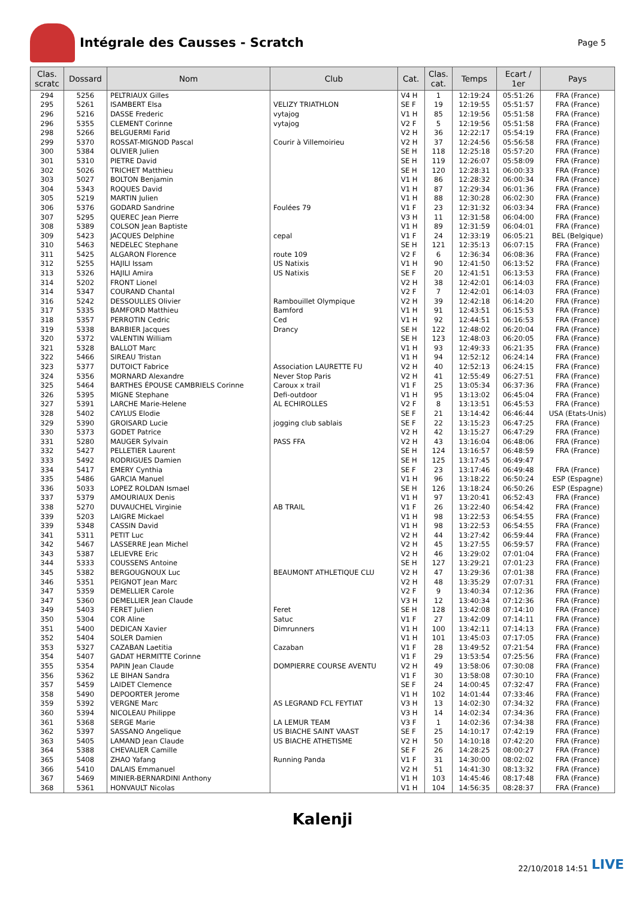Intégrale des Causses - Scratch
Page 5
| Clas. scratc | Dossard | Nom | Club | Cat. | Clas. cat. | Temps | Ecart / 1er | Pays |
| --- | --- | --- | --- | --- | --- | --- | --- | --- |
| 294 | 5256 | PELTRIAUX Gilles | | V4 H | 1 | 12:19:24 | 05:51:26 | FRA (France) |
| 295 | 5261 | ISAMBERT Elsa | VELIZY TRIATHLON | SE F | 19 | 12:19:55 | 05:51:57 | FRA (France) |
| 296 | 5216 | DASSE Frederic | vytajog | V1 H | 85 | 12:19:56 | 05:51:58 | FRA (France) |
| 296 | 5355 | CLEMENT Corinne | vytajog | V2 F | 5 | 12:19:56 | 05:51:58 | FRA (France) |
| 298 | 5266 | BELGUERMI Farid | | V2 H | 36 | 12:22:17 | 05:54:19 | FRA (France) |
| 299 | 5370 | ROSSAT-MIGNOD Pascal | Courir à Villemoirieu | V2 H | 37 | 12:24:56 | 05:56:58 | FRA (France) |
| 300 | 5384 | OLIVIER Julien | | SE H | 118 | 12:25:18 | 05:57:20 | FRA (France) |
| 301 | 5310 | PIETRE David | | SE H | 119 | 12:26:07 | 05:58:09 | FRA (France) |
| 302 | 5026 | TRICHET Matthieu | | SE H | 120 | 12:28:31 | 06:00:33 | FRA (France) |
| 303 | 5027 | BOLTON Benjamin | | V1 H | 86 | 12:28:32 | 06:00:34 | FRA (France) |
| 304 | 5343 | ROQUES David | | V1 H | 87 | 12:29:34 | 06:01:36 | FRA (France) |
| 305 | 5219 | MARTIN Julien | | V1 H | 88 | 12:30:28 | 06:02:30 | FRA (France) |
| 306 | 5376 | GODARD Sandrine | Foulées 79 | V1 F | 23 | 12:31:32 | 06:03:34 | FRA (France) |
| 307 | 5295 | QUEREC Jean Pierre | | V3 H | 11 | 12:31:58 | 06:04:00 | FRA (France) |
| 308 | 5389 | COLSON Jean Baptiste | | V1 H | 89 | 12:31:59 | 06:04:01 | FRA (France) |
| 309 | 5423 | JACQUES Delphine | cepal | V1 F | 24 | 12:33:19 | 06:05:21 | BEL (Belgique) |
| 310 | 5463 | NEDELEC Stephane | | SE H | 121 | 12:35:13 | 06:07:15 | FRA (France) |
| 311 | 5425 | ALGARON Florence | route 109 | V2 F | 6 | 12:36:34 | 06:08:36 | FRA (France) |
| 312 | 5255 | HAJILI Issam | US Natixis | V1 H | 90 | 12:41:50 | 06:13:52 | FRA (France) |
| 313 | 5326 | HAJILI Amira | US Natixis | SE F | 20 | 12:41:51 | 06:13:53 | FRA (France) |
| 314 | 5202 | FRONT Lionel | | V2 H | 38 | 12:42:01 | 06:14:03 | FRA (France) |
| 314 | 5347 | COURAND Chantal | | V2 F | 7 | 12:42:01 | 06:14:03 | FRA (France) |
| 316 | 5242 | DESSOULLES Olivier | Rambouillet Olympique | V2 H | 39 | 12:42:18 | 06:14:20 | FRA (France) |
| 317 | 5335 | BAMFORD Matthieu | Bamford | V1 H | 91 | 12:43:51 | 06:15:53 | FRA (France) |
| 318 | 5357 | PERROTIN Cedric | Ced | V1 H | 92 | 12:44:51 | 06:16:53 | FRA (France) |
| 319 | 5338 | BARBIER Jacques | Drancy | SE H | 122 | 12:48:02 | 06:20:04 | FRA (France) |
| 320 | 5372 | VALENTIN William | | SE H | 123 | 12:48:03 | 06:20:05 | FRA (France) |
| 321 | 5328 | BALLOT Marc | | V1 H | 93 | 12:49:33 | 06:21:35 | FRA (France) |
| 322 | 5466 | SIREAU Tristan | | V1 H | 94 | 12:52:12 | 06:24:14 | FRA (France) |
| 323 | 5377 | DUTOICT Fabrice | Association LAURETTE FU | V2 H | 40 | 12:52:13 | 06:24:15 | FRA (France) |
| 324 | 5356 | MORNARD Alexandre | Never Stop Paris | V2 H | 41 | 12:55:49 | 06:27:51 | FRA (France) |
| 325 | 5464 | BARTHES ÉPOUSE CAMBRIELS Corinne | Caroux x trail | V1 F | 25 | 13:05:34 | 06:37:36 | FRA (France) |
| 326 | 5395 | MIGNE Stephane | Defi-outdoor | V1 H | 95 | 13:13:02 | 06:45:04 | FRA (France) |
| 327 | 5391 | LARCHE Marie-Helene | AL ECHIROLLES | V2 F | 8 | 13:13:51 | 06:45:53 | FRA (France) |
| 328 | 5402 | CAYLUS Elodie | | SE F | 21 | 13:14:42 | 06:46:44 | USA (Etats-Unis) |
| 329 | 5390 | GROISARD Lucie | jogging club sablais | SE F | 22 | 13:15:23 | 06:47:25 | FRA (France) |
| 330 | 5373 | GODET Patrice | | V2 H | 42 | 13:15:27 | 06:47:29 | FRA (France) |
| 331 | 5280 | MAUGER Sylvain | PASS FFA | V2 H | 43 | 13:16:04 | 06:48:06 | FRA (France) |
| 332 | 5427 | PELLETIER Laurent | | SE H | 124 | 13:16:57 | 06:48:59 | FRA (France) |
| 333 | 5492 | RODRIGUES Damien | | SE H | 125 | 13:17:45 | 06:49:47 | |
| 334 | 5417 | EMERY Cynthia | | SE F | 23 | 13:17:46 | 06:49:48 | FRA (France) |
| 335 | 5486 | GARCIA Manuel | | V1 H | 96 | 13:18:22 | 06:50:24 | ESP (Espagne) |
| 336 | 5033 | LOPEZ ROLDAN Ismael | | SE H | 126 | 13:18:24 | 06:50:26 | ESP (Espagne) |
| 337 | 5379 | AMOURIAUX Denis | | V1 H | 97 | 13:20:41 | 06:52:43 | FRA (France) |
| 338 | 5270 | DUVAUCHEL Virginie | AB TRAIL | V1 F | 26 | 13:22:40 | 06:54:42 | FRA (France) |
| 339 | 5203 | LAIGRE Mickael | | V1 H | 98 | 13:22:53 | 06:54:55 | FRA (France) |
| 339 | 5348 | CASSIN David | | V1 H | 98 | 13:22:53 | 06:54:55 | FRA (France) |
| 341 | 5311 | PETIT Luc | | V2 H | 44 | 13:27:42 | 06:59:44 | FRA (France) |
| 342 | 5467 | LASSERRE Jean Michel | | V2 H | 45 | 13:27:55 | 06:59:57 | FRA (France) |
| 343 | 5387 | LELIEVRE Eric | | V2 H | 46 | 13:29:02 | 07:01:04 | FRA (France) |
| 344 | 5333 | COUSSENS Antoine | | SE H | 127 | 13:29:21 | 07:01:23 | FRA (France) |
| 345 | 5382 | BERGOUGNOUX Luc | BEAUMONT ATHLETIQUE CLU | V2 H | 47 | 13:29:36 | 07:01:38 | FRA (France) |
| 346 | 5351 | PEIGNOT Jean Marc | | V2 H | 48 | 13:35:29 | 07:07:31 | FRA (France) |
| 347 | 5359 | DEMELLIER Carole | | V2 F | 9 | 13:40:34 | 07:12:36 | FRA (France) |
| 347 | 5360 | DEMELLIER Jean Claude | | V3 H | 12 | 13:40:34 | 07:12:36 | FRA (France) |
| 349 | 5403 | FERET Julien | Feret | SE H | 128 | 13:42:08 | 07:14:10 | FRA (France) |
| 350 | 5304 | COR Aline | Satuc | V1 F | 27 | 13:42:09 | 07:14:11 | FRA (France) |
| 351 | 5400 | DEDICAN Xavier | Dimrunners | V1 H | 100 | 13:42:11 | 07:14:13 | FRA (France) |
| 352 | 5404 | SOLER Damien | | V1 H | 101 | 13:45:03 | 07:17:05 | FRA (France) |
| 353 | 5327 | CAZABAN Laetitia | Cazaban | V1 F | 28 | 13:49:52 | 07:21:54 | FRA (France) |
| 354 | 5407 | GADAT HERMITTE Corinne | | V1 F | 29 | 13:53:54 | 07:25:56 | FRA (France) |
| 355 | 5354 | PAPIN Jean Claude | DOMPIERRE COURSE AVENTU | V2 H | 49 | 13:58:06 | 07:30:08 | FRA (France) |
| 356 | 5362 | LE BIHAN Sandra | | V1 F | 30 | 13:58:08 | 07:30:10 | FRA (France) |
| 357 | 5459 | LAIDET Clemence | | SE F | 24 | 14:00:45 | 07:32:47 | FRA (France) |
| 358 | 5490 | DEPOORTER Jerome | | V1 H | 102 | 14:01:44 | 07:33:46 | FRA (France) |
| 359 | 5392 | VERGNE Marc | AS LEGRAND FCL FEYTIAT | V3 H | 13 | 14:02:30 | 07:34:32 | FRA (France) |
| 360 | 5394 | NICOLEAU Philippe | | V3 H | 14 | 14:02:34 | 07:34:36 | FRA (France) |
| 361 | 5368 | SERGE Marie | LA LEMUR TEAM | V3 F | 1 | 14:02:36 | 07:34:38 | FRA (France) |
| 362 | 5397 | SASSANO Angelique | US BIACHE SAINT VAAST | SE F | 25 | 14:10:17 | 07:42:19 | FRA (France) |
| 363 | 5405 | LAMAND Jean Claude | US BIACHE ATHETISME | V2 H | 50 | 14:10:18 | 07:42:20 | FRA (France) |
| 364 | 5388 | CHEVALIER Camille | | SE F | 26 | 14:28:25 | 08:00:27 | FRA (France) |
| 365 | 5408 | ZHAO Yafang | Running Panda | V1 F | 31 | 14:30:00 | 08:02:02 | FRA (France) |
| 366 | 5410 | DALAIS Emmanuel | | V2 H | 51 | 14:41:30 | 08:13:32 | FRA (France) |
| 367 | 5469 | MINIER-BERNARDINI Anthony | | V1 H | 103 | 14:45:46 | 08:17:48 | FRA (France) |
| 368 | 5361 | HONVAULT Nicolas | | V1 H | 104 | 14:56:35 | 08:28:37 | FRA (France) |
Kalenji
22/10/2018 14:51 LIVE